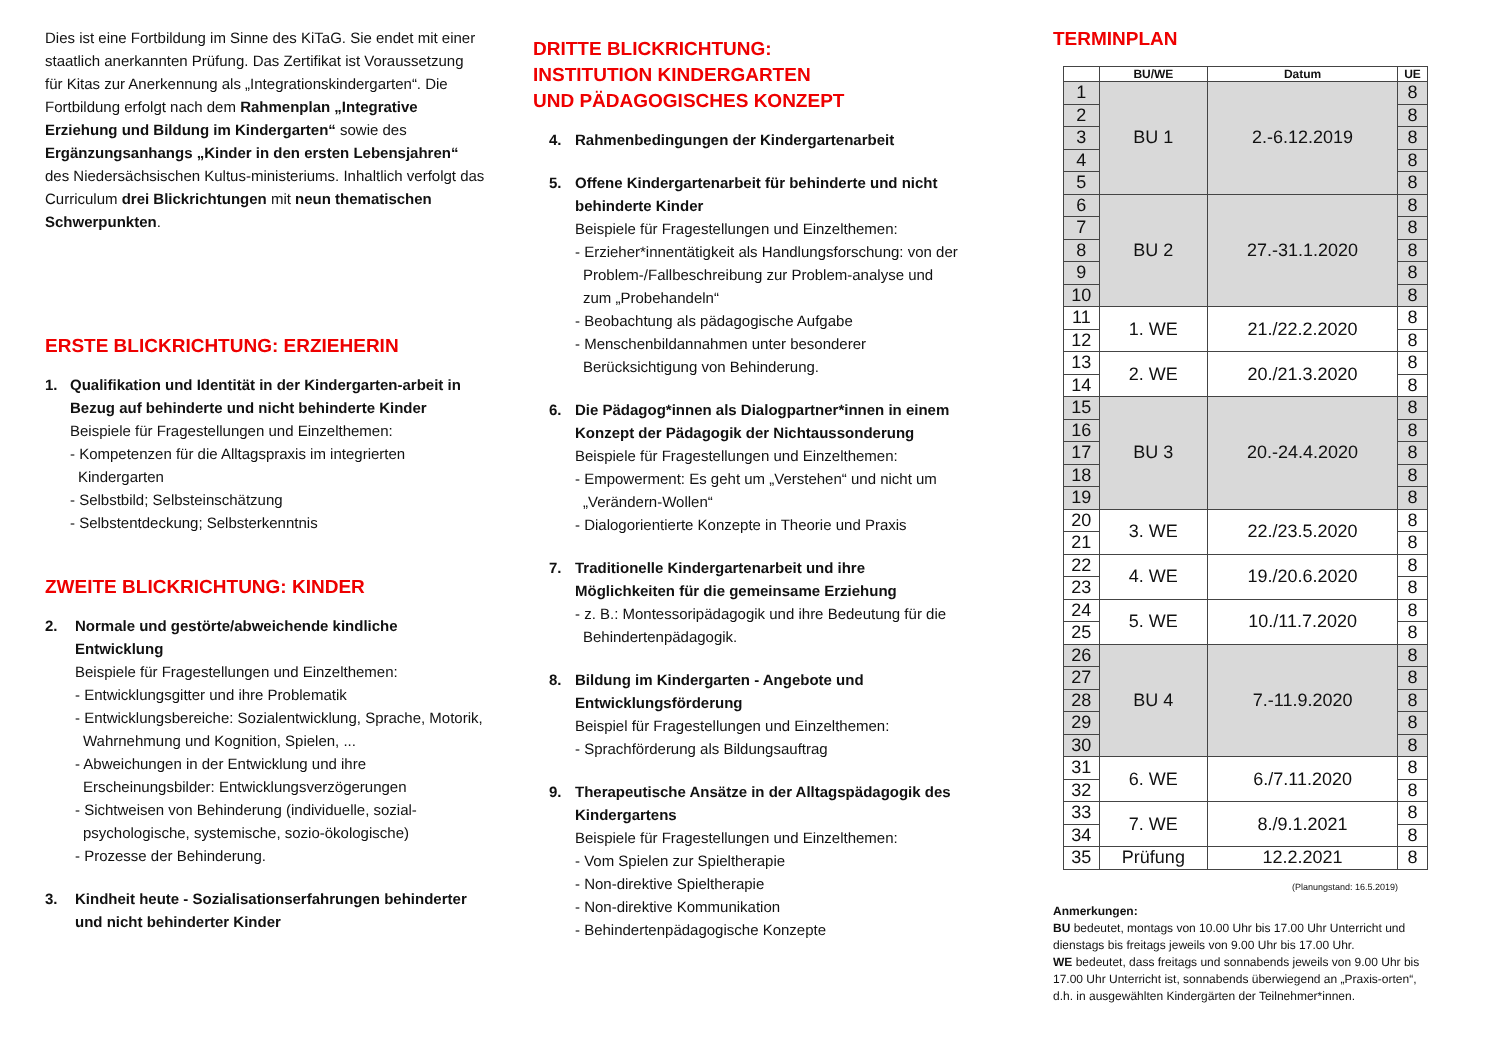Dies ist eine Fortbildung im Sinne des KiTaG. Sie endet mit einer staatlich anerkannten Prüfung. Das Zertifikat ist Voraussetzung für Kitas zur Anerkennung als „Integrationskindergarten“. Die Fortbildung erfolgt nach dem Rahmenplan „Integrative Erziehung und Bildung im Kindergarten“ sowie des Ergänzungsanhangs „Kinder in den ersten Lebensjahren“ des Niedersächsischen Kultus-ministeriums. Inhaltlich verfolgt das Curriculum drei Blickrichtungen mit neun thematischen Schwerpunkten.
ERSTE BLICKRICHTUNG: ERZIEHERIN
1. Qualifikation und Identität in der Kindergarten-arbeit in Bezug auf behinderte und nicht behinderte Kinder
Beispiele für Fragestellungen und Einzelthemen:
- Kompetenzen für die Alltagspraxis im integrierten Kindergarten
- Selbstbild; Selbsteinschätzung
- Selbstentdeckung; Selbsterkenntnis
ZWEITE BLICKRICHTUNG: KINDER
2. Normale und gestörte/abweichende kindliche Entwicklung
Beispiele für Fragestellungen und Einzelthemen:
- Entwicklungsgitter und ihre Problematik
- Entwicklungsbereiche: Sozialentwicklung, Sprache, Motorik, Wahrnehmung und Kognition, Spielen, ...
- Abweichungen in der Entwicklung und ihre Erscheinungsbilder: Entwicklungsverzögerungen
- Sichtweisen von Behinderung (individuelle, sozial-psychologische, systemische, sozio-ökologische)
- Prozesse der Behinderung.
3. Kindheit heute - Sozialisationserfahrungen behinderter und nicht behinderter Kinder
DRITTE BLICKRICHTUNG:
INSTITUTION KINDERGARTEN
UND PÄDAGOGISCHES KONZEPT
4. Rahmenbedingungen der Kindergartenarbeit
5. Offene Kindergartenarbeit für behinderte und nicht behinderte Kinder
Beispiele für Fragestellungen und Einzelthemen:
- Erzieher*innentätigkeit als Handlungsforschung: von der Problem-/Fallbeschreibung zur Problem-analyse und zum „Probehandeln“
- Beobachtung als pädagogische Aufgabe
- Menschenbildannahmen unter besonderer Berücksichtigung von Behinderung.
6. Die Pädagog*innen als Dialogpartner*innen in einem Konzept der Pädagogik der Nichtaussonderung
Beispiele für Fragestellungen und Einzelthemen:
- Empowerment: Es geht um „Verstehen“ und nicht um „Verändern-Wollen“
- Dialogorientierte Konzepte in Theorie und Praxis
7. Traditionelle Kindergartenarbeit und ihre Möglichkeiten für die gemeinsame Erziehung
- z. B.: Montessoripädagogik und ihre Bedeutung für die Behindertenpädagogik.
8. Bildung im Kindergarten - Angebote und Entwicklungsförderung
Beispiel für Fragestellungen und Einzelthemen:
- Sprachförderung als Bildungsauftrag
9. Therapeutische Ansätze in der Alltagspädagogik des Kindergartens
Beispiele für Fragestellungen und Einzelthemen:
- Vom Spielen zur Spieltherapie
- Non-direktive Spieltherapie
- Non-direktive Kommunikation
- Behindertenpädagogische Konzepte
TERMINPLAN
| | BU/WE | Datum | UE |
| --- | --- | --- | --- |
| 1 | BU 1 | 2.-6.12.2019 | 8 |
| 2 | | | 8 |
| 3 | | | 8 |
| 4 | | | 8 |
| 5 | | | 8 |
| 6 | BU 2 | 27.-31.1.2020 | 8 |
| 7 | | | 8 |
| 8 | | | 8 |
| 9 | | | 8 |
| 10 | | | 8 |
| 11 | 1. WE | 21./22.2.2020 | 8 |
| 12 | | | 8 |
| 13 | 2. WE | 20./21.3.2020 | 8 |
| 14 | | | 8 |
| 15 | BU 3 | 20.-24.4.2020 | 8 |
| 16 | | | 8 |
| 17 | | | 8 |
| 18 | | | 8 |
| 19 | | | 8 |
| 20 | 3. WE | 22./23.5.2020 | 8 |
| 21 | | | 8 |
| 22 | 4. WE | 19./20.6.2020 | 8 |
| 23 | | | 8 |
| 24 | 5. WE | 10./11.7.2020 | 8 |
| 25 | | | 8 |
| 26 | BU 4 | 7.-11.9.2020 | 8 |
| 27 | | | 8 |
| 28 | | | 8 |
| 29 | | | 8 |
| 30 | | | 8 |
| 31 | 6. WE | 6./7.11.2020 | 8 |
| 32 | | | 8 |
| 33 | 7. WE | 8./9.1.2021 | 8 |
| 34 | | | 8 |
| 35 | Prüfung | 12.2.2021 | 8 |
(Planungstand: 16.5.2019)
Anmerkungen:
BU bedeutet, montags von 10.00 Uhr bis 17.00 Uhr Unterricht und dienstags bis freitags jeweils von 9.00 Uhr bis 17.00 Uhr.
WE bedeutet, dass freitags und sonnabends jeweils von 9.00 Uhr bis 17.00 Uhr Unterricht ist, sonnabends überwiegend an „Praxis-orten“, d.h. in ausgewählten Kindergärten der Teilnehmer*innen.